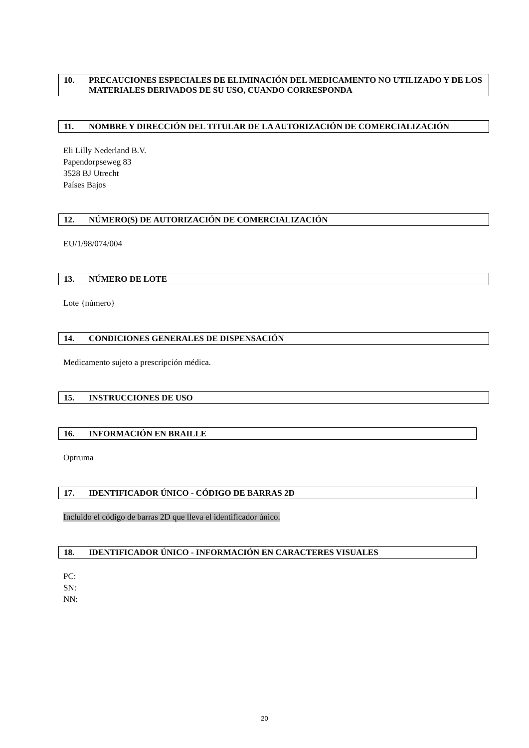10. PRECAUCIONES ESPECIALES DE ELIMINACIÓN DEL MEDICAMENTO NO UTILIZADO Y DE LOS MATERIALES DERIVADOS DE SU USO, CUANDO CORRESPONDA
11. NOMBRE Y DIRECCIÓN DEL TITULAR DE LA AUTORIZACIÓN DE COMERCIALIZACIÓN
Eli Lilly Nederland B.V.
Papendorpseweg 83
3528 BJ Utrecht
Países Bajos
12. NÚMERO(S) DE AUTORIZACIÓN DE COMERCIALIZACIÓN
EU/1/98/074/004
13. NÚMERO DE LOTE
Lote {número}
14. CONDICIONES GENERALES DE DISPENSACIÓN
Medicamento sujeto a prescripción médica.
15. INSTRUCCIONES DE USO
16. INFORMACIÓN EN BRAILLE
Optruma
17. IDENTIFICADOR ÚNICO - CÓDIGO DE BARRAS 2D
Incluido el código de barras 2D que lleva el identificador único.
18. IDENTIFICADOR ÚNICO - INFORMACIÓN EN CARACTERES VISUALES
PC:
SN:
NN:
20